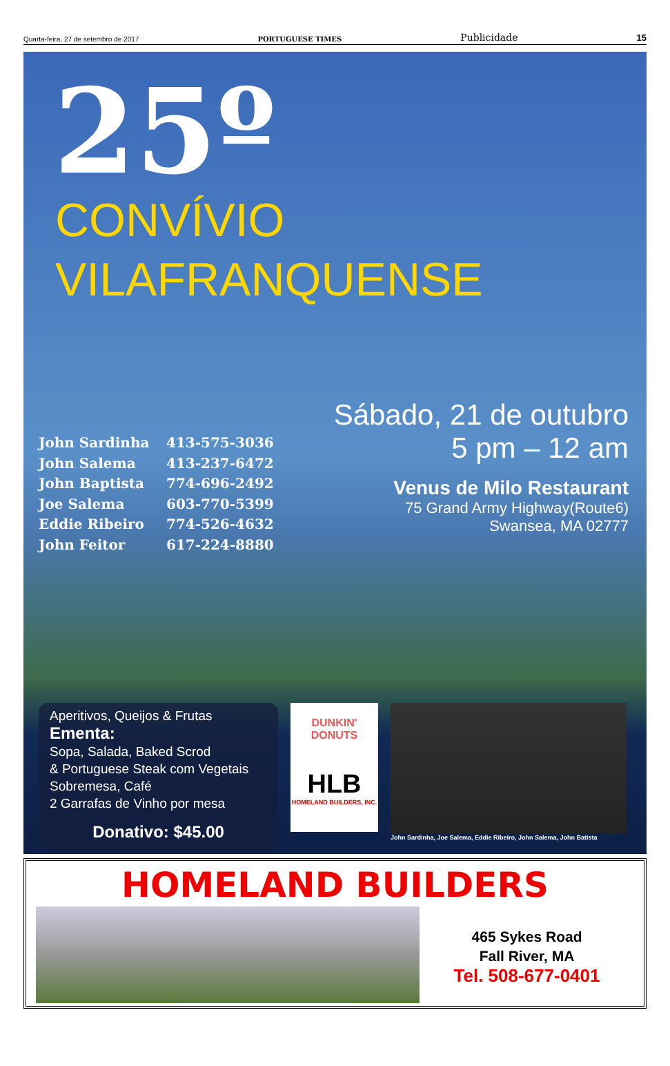Quarta-feira, 27 de setembro de 2017 PORTUGUESE TIMES Publicidade 15
25º
CONVÍVIO
VILAFRANQUENSE
John Sardinha 413-575-3036
John Salema 413-237-6472
John Baptista 774-696-2492
Joe Salema 603-770-5399
Eddie Ribeiro 774-526-4632
John Feitor 617-224-8880
Sábado, 21 de outubro
5 pm – 12 am
Venus de Milo Restaurant
75 Grand Army Highway(Route6)
Swansea, MA 02777
Aperitivos, Queijos & Frutas
Ementa:
Sopa, Salada, Baked Scrod
& Portuguese Steak com Vegetais
Sobremesa, Café
2 Garrafas de Vinho por mesa
Donativo: $45.00
DUNKIN'
DONUTS
HLB
HOMELAND BUILDERS, INC.
John Sardinha, Joe Salema, Eddie Ribeiro, John Salema, John Batista
HOMELAND BUILDERS
465 Sykes Road
Fall River, MA
Tel. 508-677-0401